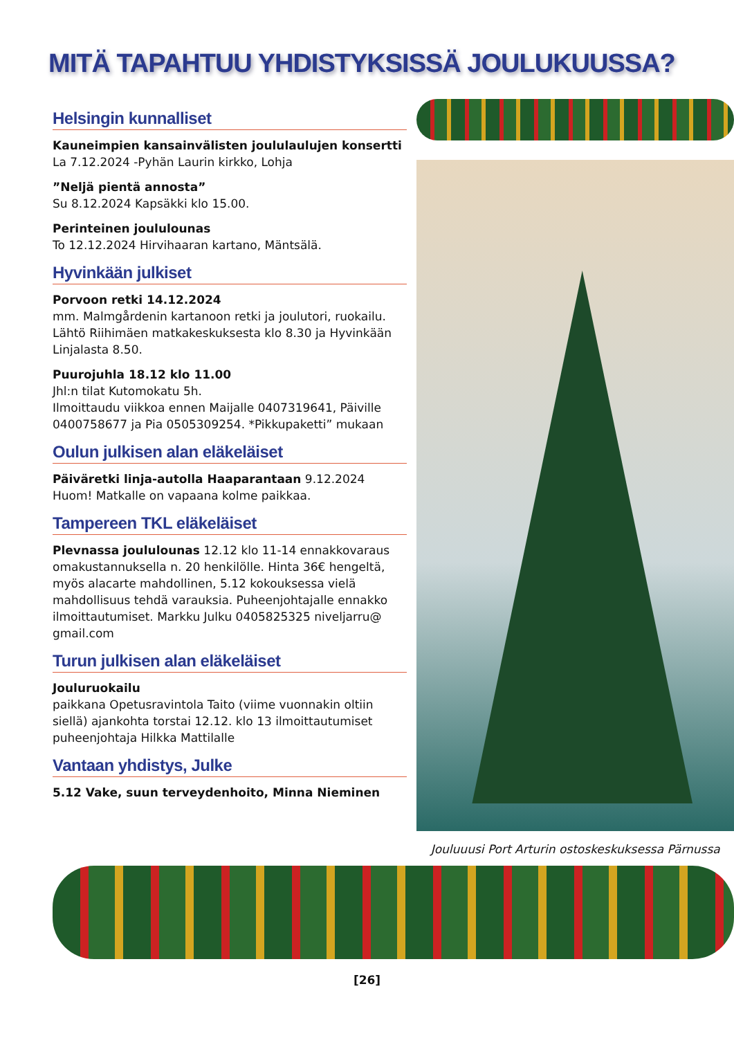MITÄ TAPAHTUU YHDISTYKSISSÄ JOULUKUUSSA?
Helsingin kunnalliset
Kauneimpien kansainvälisten joululaulujen konsertti
La 7.12.2024 -Pyhän Laurin kirkko, Lohja
”Neljä pientä annosta”
Su 8.12.2024 Kapsäkki klo 15.00.
Perinteinen joululounas
To 12.12.2024 Hirvihaaran kartano, Mäntsälä.
Hyvinkään julkiset
Porvoon retki 14.12.2024
mm. Malmgårdenin kartanoon retki ja joulutori, ruokailu. Lähtö Riihimäen matkakeskuksesta klo 8.30 ja Hyvinkään Linjalasta 8.50.
Puurojuhla 18.12 klo 11.00
Jhl:n tilat Kutomokatu 5h.
Ilmoittaudu viikkoa ennen Maijalle 0407319641, Päiville 0400758677 ja Pia 0505309254. *Pikkupaketti” mukaan
Oulun julkisen alan eläkeläiset
Päiväretki linja-autolla Haaparantaan 9.12.2024
Huom! Matkalle on vapaana kolme paikkaa.
Tampereen TKL eläkeläiset
Plevnassa joululounas 12.12 klo 11-14 ennakkovaraus omakustannuksella n. 20 henkilölle. Hinta 36€ hengeltä, myös alacarte mahdollinen, 5.12 kokouksessa vielä mahdollisuus tehdä varauksia. Puheenjohtajalle ennakko ilmoittautumiset. Markku Julku 0405825325 niveljarru@ gmail.com
Turun julkisen alan eläkeläiset
Jouluruokailu
paikkana Opetusravintola Taito (viime vuonnakin oltiin siellä) ajankohta torstai 12.12. klo 13 ilmoittautumiset puheenjohtaja Hilkka Mattilalle
Vantaan yhdistys, Julke
5.12 Vake, suun terveydenhoito, Minna Nieminen
Jouluuusi Port Arturin ostoskeskuksessa Pärnussa
[26]